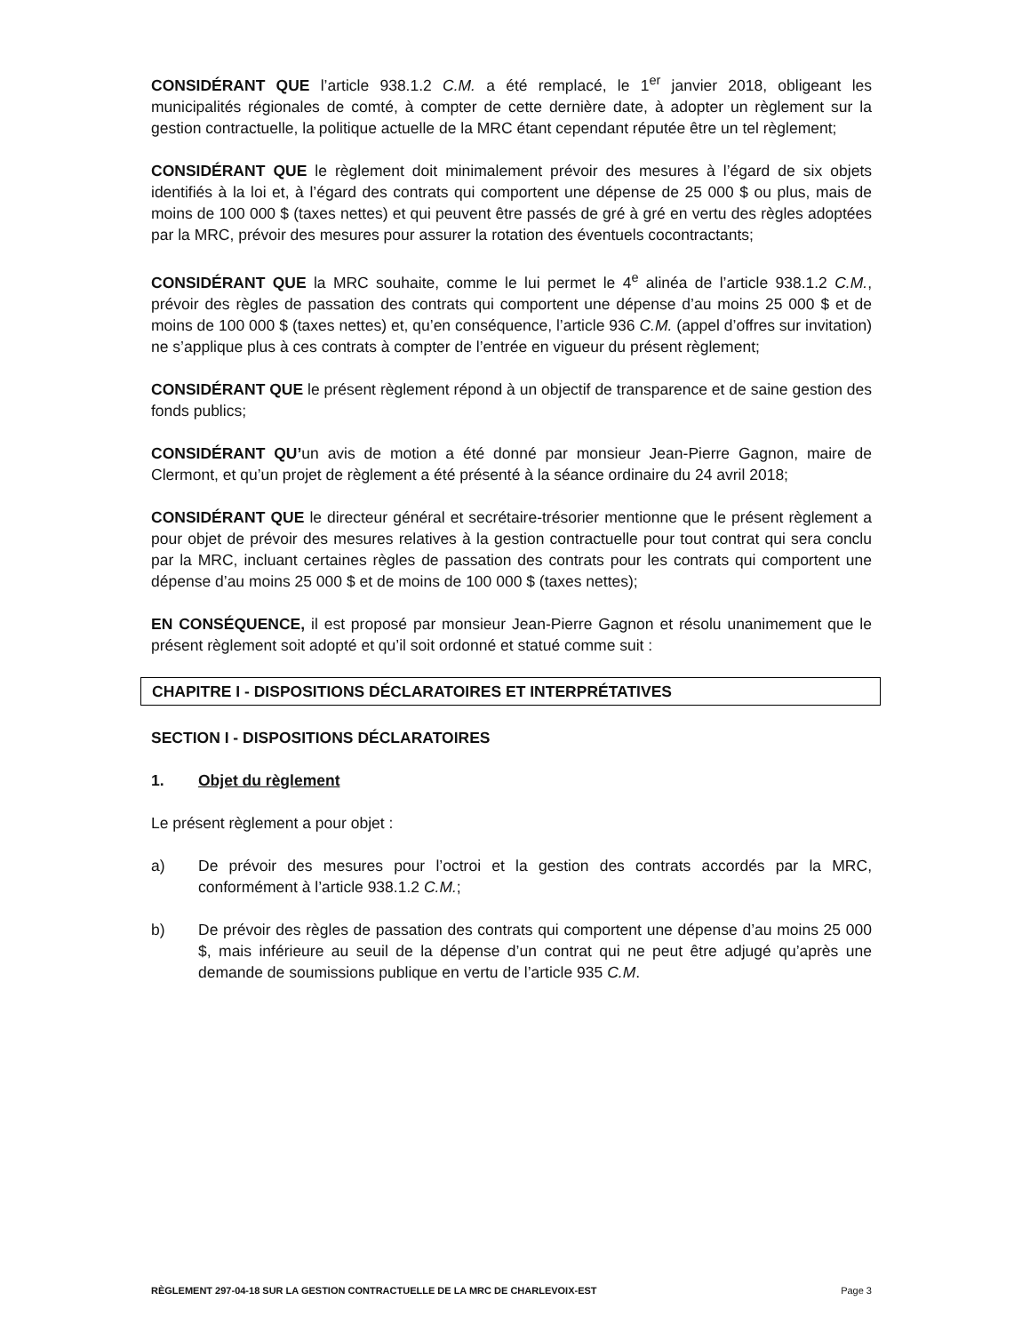CONSIDÉRANT QUE l’article 938.1.2 C.M. a été remplacé, le 1<sup>er</sup> janvier 2018, obligeant les municipalités régionales de comté, à compter de cette dernière date, à adopter un règlement sur la gestion contractuelle, la politique actuelle de la MRC étant cependant réputée être un tel règlement;
CONSIDÉRANT QUE le règlement doit minimalement prévoir des mesures à l’égard de six objets identifiés à la loi et, à l’égard des contrats qui comportent une dépense de 25 000 $ ou plus, mais de moins de 100 000 $ (taxes nettes) et qui peuvent être passés de gré à gré en vertu des règles adoptées par la MRC, prévoir des mesures pour assurer la rotation des éventuels cocontractants;
CONSIDÉRANT QUE la MRC souhaite, comme le lui permet le 4<sup>e</sup> alinéa de l’article 938.1.2 C.M., prévoir des règles de passation des contrats qui comportent une dépense d’au moins 25 000 $ et de moins de 100 000 $ (taxes nettes) et, qu’en conséquence, l’article 936 C.M. (appel d’offres sur invitation) ne s’applique plus à ces contrats à compter de l’entrée en vigueur du présent règlement;
CONSIDÉRANT QUE le présent règlement répond à un objectif de transparence et de saine gestion des fonds publics;
CONSIDÉRANT QU’un avis de motion a été donné par monsieur Jean-Pierre Gagnon, maire de Clermont, et qu’un projet de règlement a été présenté à la séance ordinaire du 24 avril 2018;
CONSIDÉRANT QUE le directeur général et secrétaire-trésorier mentionne que le présent règlement a pour objet de prévoir des mesures relatives à la gestion contractuelle pour tout contrat qui sera conclu par la MRC, incluant certaines règles de passation des contrats pour les contrats qui comportent une dépense d’au moins 25 000 $ et de moins de 100 000 $ (taxes nettes);
EN CONSÉQUENCE, il est proposé par monsieur Jean-Pierre Gagnon et résolu unanimement que le présent règlement soit adopté et qu’il soit ordonné et statué comme suit :
CHAPITRE I - DISPOSITIONS DÉCLARATOIRES ET INTERPRÉTATIVES
SECTION I - DISPOSITIONS DÉCLARATOIRES
1. Objet du règlement
Le présent règlement a pour objet :
a) De prévoir des mesures pour l’octroi et la gestion des contrats accordés par la MRC, conformément à l’article 938.1.2 C.M.;
b) De prévoir des règles de passation des contrats qui comportent une dépense d’au moins 25 000 $, mais inférieure au seuil de la dépense d’un contrat qui ne peut être adjugé qu’après une demande de soumissions publique en vertu de l’article 935 C.M.
RÈGLEMENT 297-04-18 SUR LA GESTION CONTRACTUELLE DE LA MRC DE CHARLEVOIX-EST Page 3